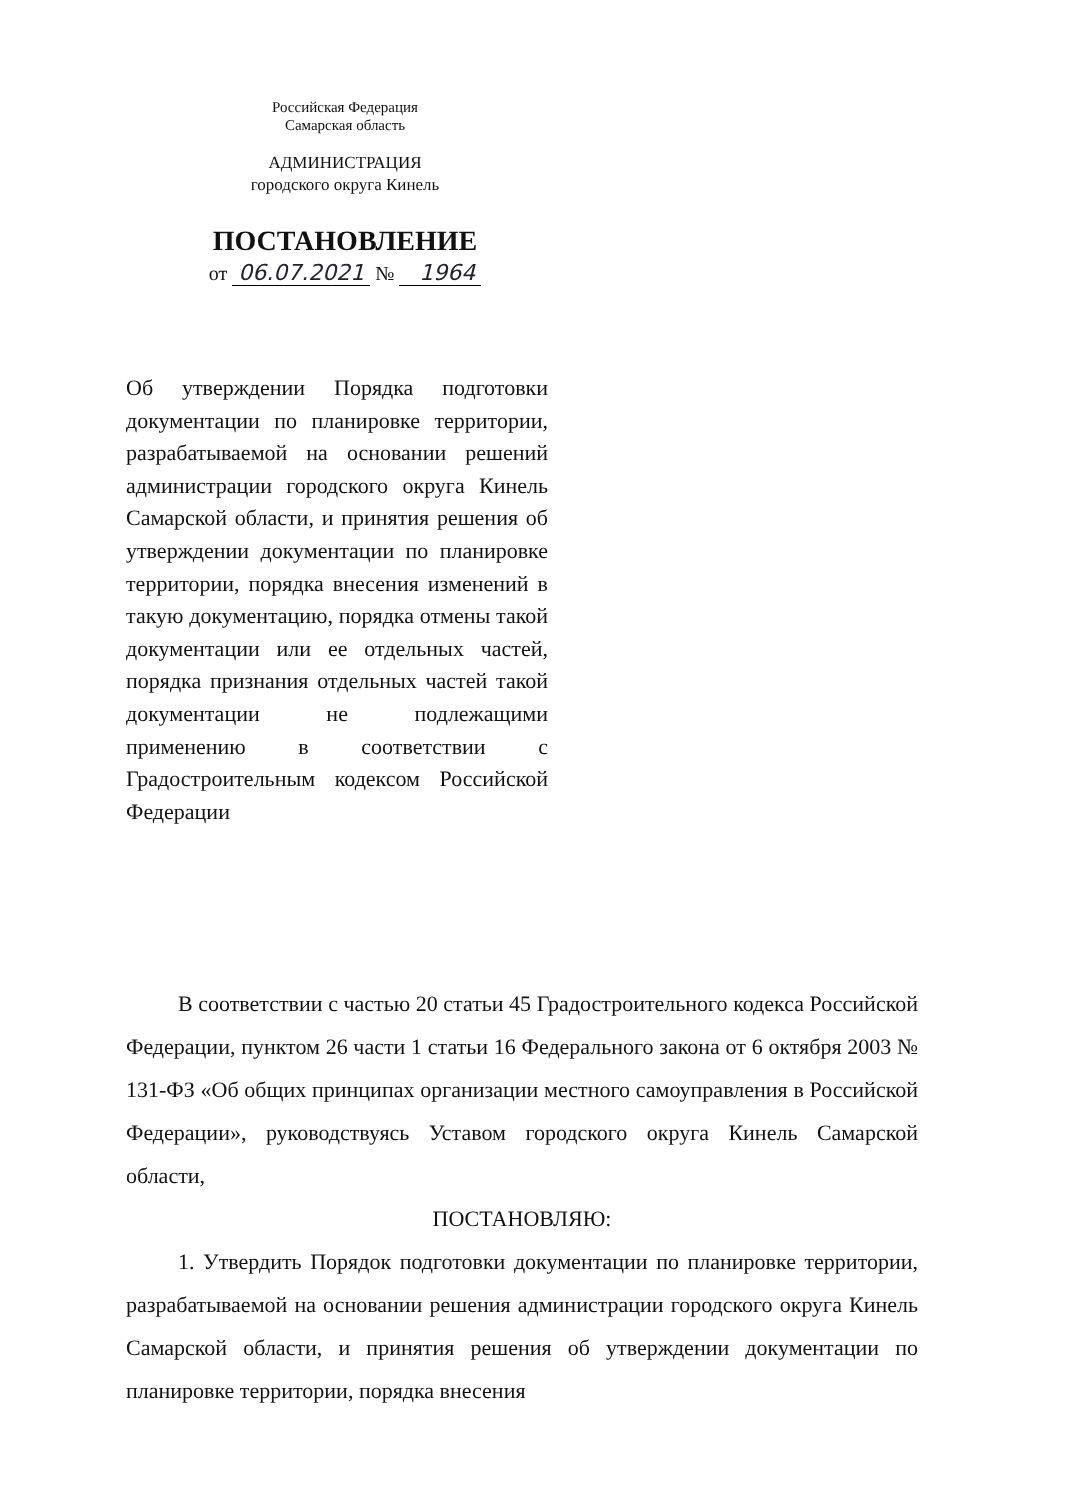Российская Федерация
Самарская область
АДМИНИСТРАЦИЯ
городского округа Кинель
ПОСТАНОВЛЕНИЕ
от 06.07.2021 № 1964
Об утверждении Порядка подготовки документации по планировке территории, разрабатываемой на основании решений администрации городского округа Кинель Самарской области, и принятия решения об утверждении документации по планировке территории, порядка внесения изменений в такую документацию, порядка отмены такой документации или ее отдельных частей, порядка признания отдельных частей такой документации не подлежащими применению в соответствии с Градостроительным кодексом Российской Федерации
В соответствии с частью 20 статьи 45 Градостроительного кодекса Российской Федерации, пунктом 26 части 1 статьи 16 Федерального закона от 6 октября 2003 № 131-ФЗ «Об общих принципах организации местного самоуправления в Российской Федерации», руководствуясь Уставом городского округа Кинель Самарской области,
ПОСТАНОВЛЯЮ:
1. Утвердить Порядок подготовки документации по планировке территории, разрабатываемой на основании решения администрации городского округа Кинель Самарской области, и принятия решения об утверждении документации по планировке территории, порядка внесения